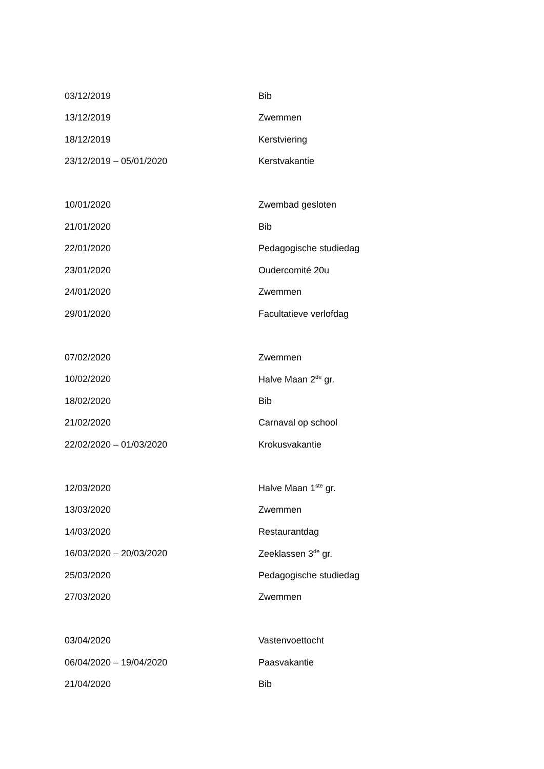| 03/12/2019 | Bib |
| 13/12/2019 | Zwemmen |
| 18/12/2019 | Kerstviering |
| 23/12/2019 – 05/01/2020 | Kerstvakantie |
| 10/01/2020 | Zwembad gesloten |
| 21/01/2020 | Bib |
| 22/01/2020 | Pedagogische studiedag |
| 23/01/2020 | Oudercomité 20u |
| 24/01/2020 | Zwemmen |
| 29/01/2020 | Facultatieve verlofdag |
| 07/02/2020 | Zwemmen |
| 10/02/2020 | Halve Maan 2<sup>de</sup> gr. |
| 18/02/2020 | Bib |
| 21/02/2020 | Carnaval op school |
| 22/02/2020 – 01/03/2020 | Krokusvakantie |
| 12/03/2020 | Halve Maan 1<sup>ste</sup> gr. |
| 13/03/2020 | Zwemmen |
| 14/03/2020 | Restaurantdag |
| 16/03/2020 – 20/03/2020 | Zeeklassen 3<sup>de</sup> gr. |
| 25/03/2020 | Pedagogische studiedag |
| 27/03/2020 | Zwemmen |
| 03/04/2020 | Vastenvoettocht |
| 06/04/2020 – 19/04/2020 | Paasvakantie |
| 21/04/2020 | Bib |